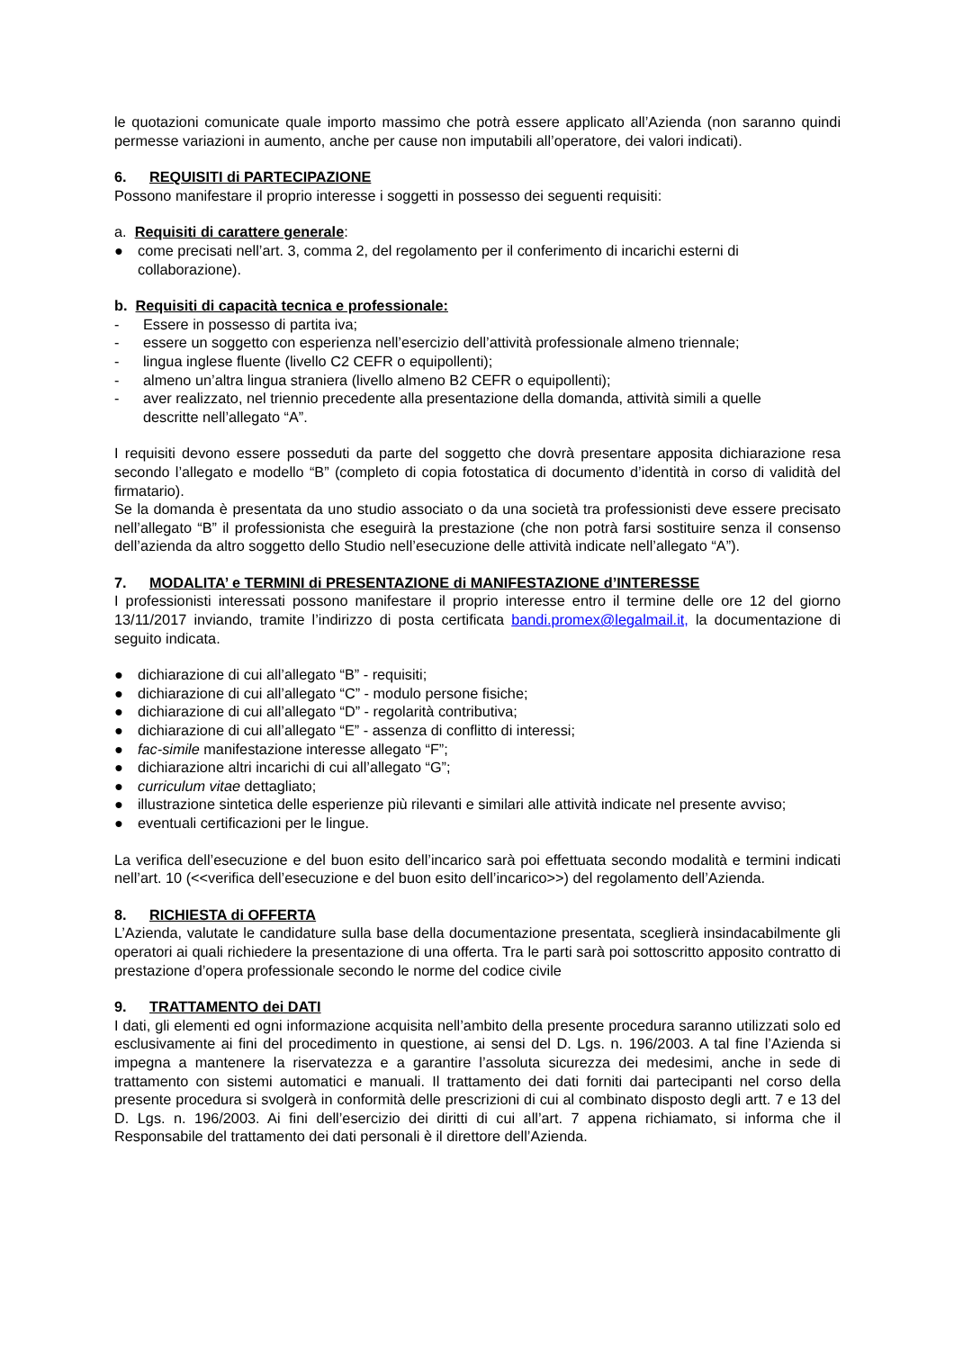le quotazioni comunicate quale importo massimo che potrà essere applicato all’Azienda (non saranno quindi permesse variazioni in aumento, anche per cause non imputabili all’operatore, dei valori indicati).
6. REQUISITI di PARTECIPAZIONE
Possono manifestare il proprio interesse i soggetti in possesso dei seguenti requisiti:
a. Requisiti di carattere generale:
● come precisati nell’art. 3, comma 2, del regolamento per il conferimento di incarichi esterni di collaborazione).
b. Requisiti di capacità tecnica e professionale:
- Essere in possesso di partita iva;
- essere un soggetto con esperienza nell’esercizio dell’attività professionale almeno triennale;
- lingua inglese fluente (livello C2 CEFR o equipollenti);
- almeno un’altra lingua straniera (livello almeno B2 CEFR o equipollenti);
- aver realizzato, nel triennio precedente alla presentazione della domanda, attività simili a quelle descritte nell’allegato “A”.
I requisiti devono essere posseduti da parte del soggetto che dovrà presentare apposita dichiarazione resa secondo l’allegato e modello “B” (completo di copia fotostatica di documento d’identità in corso di validità del firmatario).
Se la domanda è presentata da uno studio associato o da una società tra professionisti deve essere precisato nell’allegato “B” il professionista che eseguirà la prestazione (che non potrà farsi sostituire senza il consenso dell’azienda da altro soggetto dello Studio nell’esecuzione delle attività indicate nell’allegato “A”).
7. MODALITA’ e TERMINI di PRESENTAZIONE di MANIFESTAZIONE d’INTERESSE
I professionisti interessati possono manifestare il proprio interesse entro il termine delle ore 12 del giorno 13/11/2017 inviando, tramite l’indirizzo di posta certificata bandi.promex@legalmail.it, la documentazione di seguito indicata.
● dichiarazione di cui all’allegato “B” - requisiti;
● dichiarazione di cui all’allegato “C” - modulo persone fisiche;
● dichiarazione di cui all’allegato “D” - regolarità contributiva;
● dichiarazione di cui all’allegato “E” - assenza di conflitto di interessi;
● fac-simile manifestazione interesse allegato “F”;
● dichiarazione altri incarichi di cui all’allegato “G”;
● curriculum vitae dettagliato;
● illustrazione sintetica delle esperienze più rilevanti e similari alle attività indicate nel presente avviso;
● eventuali certificazioni per le lingue.
La verifica dell’esecuzione e del buon esito dell’incarico sarà poi effettuata secondo modalità e termini indicati nell’art. 10 (<<verifica dell’esecuzione e del buon esito dell’incarico>>) del regolamento dell’Azienda.
8. RICHIESTA di OFFERTA
L’Azienda, valutate le candidature sulla base della documentazione presentata, sceglierà insindacabilmente gli operatori ai quali richiedere la presentazione di una offerta. Tra le parti sarà poi sottoscritto apposito contratto di prestazione d’opera professionale secondo le norme del codice civile
9. TRATTAMENTO dei DATI
I dati, gli elementi ed ogni informazione acquisita nell’ambito della presente procedura saranno utilizzati solo ed esclusivamente ai fini del procedimento in questione, ai sensi del D. Lgs. n. 196/2003. A tal fine l’Azienda si impegna a mantenere la riservatezza e a garantire l’assoluta sicurezza dei medesimi, anche in sede di trattamento con sistemi automatici e manuali. Il trattamento dei dati forniti dai partecipanti nel corso della presente procedura si svolgerà in conformità delle prescrizioni di cui al combinato disposto degli artt. 7 e 13 del D. Lgs. n. 196/2003. Ai fini dell’esercizio dei diritti di cui all’art. 7 appena richiamato, si informa che il Responsabile del trattamento dei dati personali è il direttore dell’Azienda.